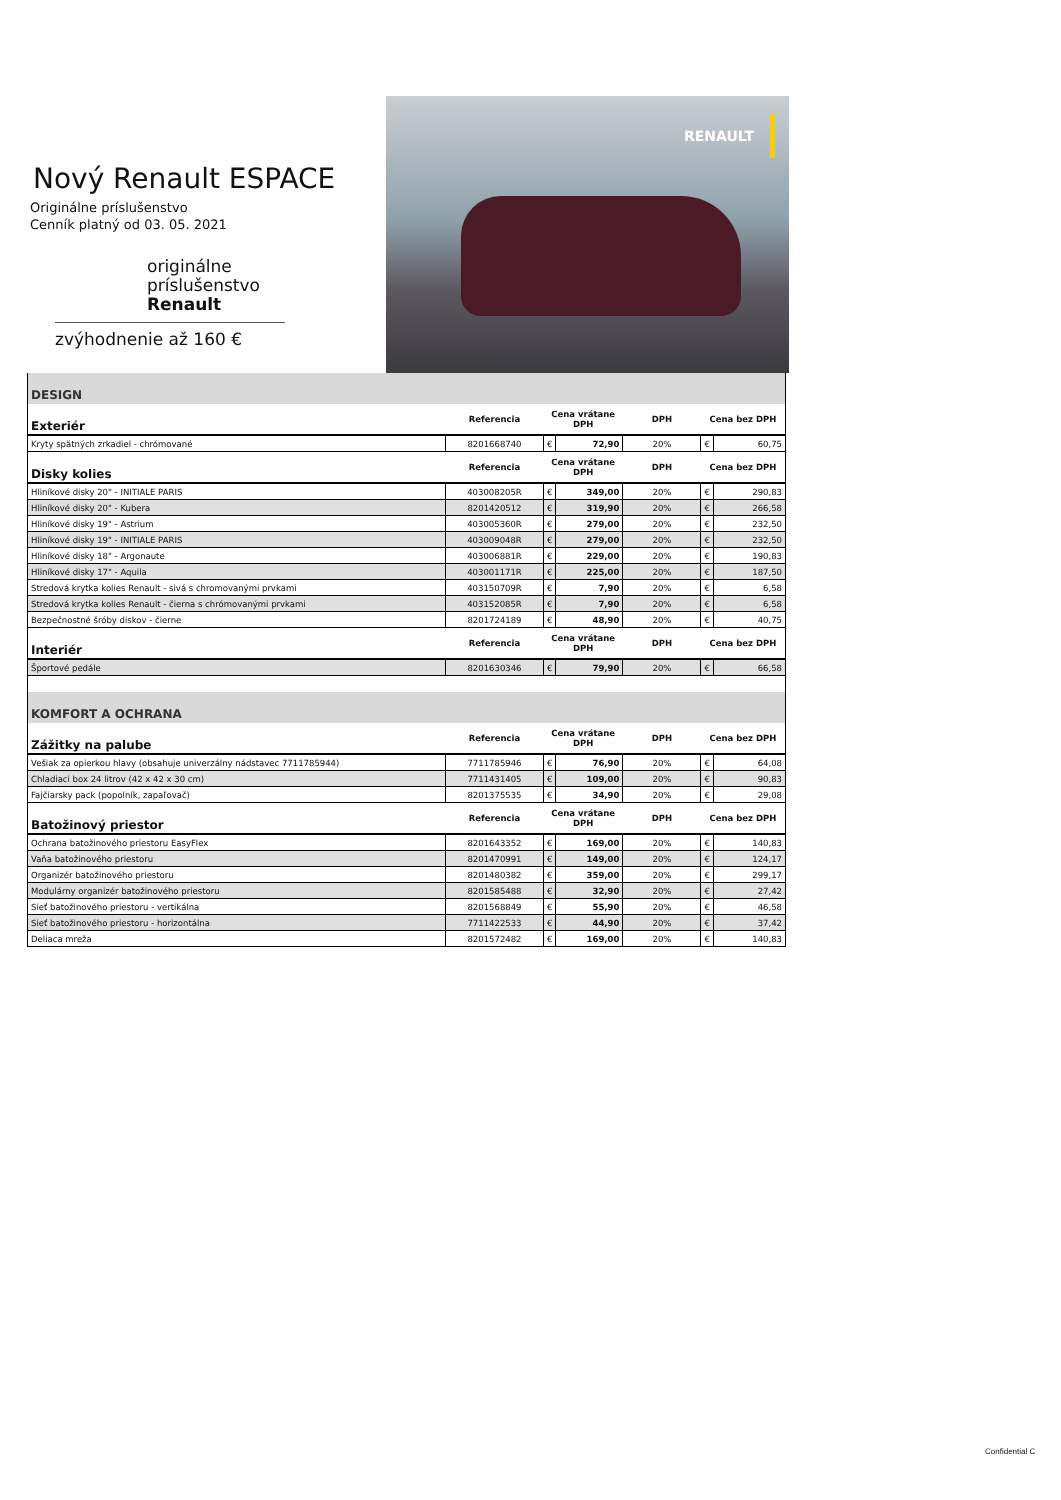Nový Renault ESPACE
Originálne príslušenstvo
Cenník platný od 03. 05. 2021
originálne
príslušenstvo
Renault
zvýhodnenie až 160 €
RENAULT
| DESIGN | | | | | | |
| Exteriér | Referencia | Cena vrátane DPH | | DPH | Cena bez DPH | |
| Kryty spätných zrkadiel - chrómované | 8201668740 | € | 72,90 | 20% | € | 60,75 |
| Disky kolies | Referencia | Cena vrátane DPH | | DPH | Cena bez DPH | |
| Hliníkové disky 20" - INITIALE PARIS | 403008205R | € | 349,00 | 20% | € | 290,83 |
| Hliníkové disky 20" - Kubera | 8201420512 | € | 319,90 | 20% | € | 266,58 |
| Hliníkové disky 19" - Astrium | 403005360R | € | 279,00 | 20% | € | 232,50 |
| Hliníkové disky 19" - INITIALE PARIS | 403009048R | € | 279,00 | 20% | € | 232,50 |
| Hliníkové disky 18" - Argonaute | 403006881R | € | 229,00 | 20% | € | 190,83 |
| Hliníkové disky 17" - Aquila | 403001171R | € | 225,00 | 20% | € | 187,50 |
| Stredová krytka kolies Renault - sivá s chromovanými prvkami | 403150709R | € | 7,90 | 20% | € | 6,58 |
| Stredová krytka kolies Renault - čierna s chrómovanými prvkami | 403152085R | € | 7,90 | 20% | € | 6,58 |
| Bezpečnostné šróby diskov - čierne | 8201724189 | € | 48,90 | 20% | € | 40,75 |
| Interiér | Referencia | Cena vrátane DPH | | DPH | Cena bez DPH | |
| Športové pedále | 8201630346 | € | 79,90 | 20% | € | 66,58 |
| KOMFORT A OCHRANA | | | | | | |
| Zážitky na palube | Referencia | Cena vrátane DPH | | DPH | Cena bez DPH | |
| Vešiak za opierkou hlavy (obsahuje univerzálny nádstavec 7711785944) | 7711785946 | € | 76,90 | 20% | € | 64,08 |
| Chladiaci box 24 litrov (42 x 42 x 30 cm) | 7711431405 | € | 109,00 | 20% | € | 90,83 |
| Fajčiarsky pack (popolník, zapaľovač) | 8201375535 | € | 34,90 | 20% | € | 29,08 |
| Batožinový priestor | Referencia | Cena vrátane DPH | | DPH | Cena bez DPH | |
| Ochrana batožinového priestoru EasyFlex | 8201643352 | € | 169,00 | 20% | € | 140,83 |
| Vaňa batožinového priestoru | 8201470991 | € | 149,00 | 20% | € | 124,17 |
| Organizér batožinového priestoru | 8201480382 | € | 359,00 | 20% | € | 299,17 |
| Modulárny organizér batožinového priestoru | 8201585488 | € | 32,90 | 20% | € | 27,42 |
| Sieť batožinového priestoru - vertikálna | 8201568849 | € | 55,90 | 20% | € | 46,58 |
| Sieť batožinového priestoru - horizontálna | 7711422533 | € | 44,90 | 20% | € | 37,42 |
| Deliaca mreža | 8201572482 | € | 169,00 | 20% | € | 140,83 |
Confidential C